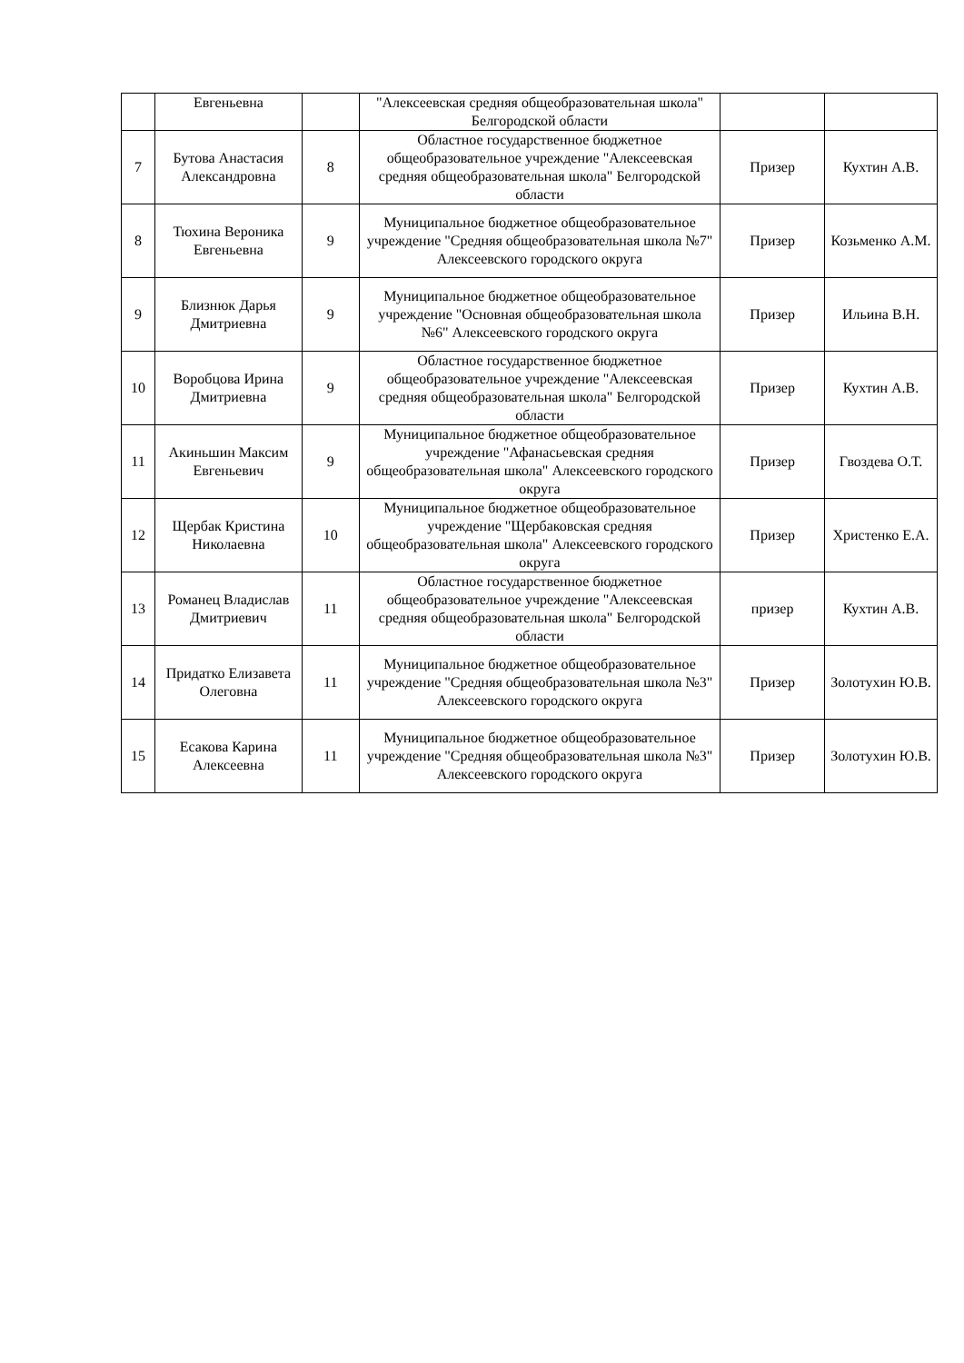| | Евгеньевна | | "Алексеевская средняя общеобразовательная школа" Белгородской области | | |
| 7 | Бутова Анастасия Александровна | 8 | Областное государственное бюджетное общеобразовательное учреждение "Алексеевская средняя общеобразовательная школа" Белгородской области | Призер | Кухтин А.В. |
| 8 | Тюхина Вероника Евгеньевна | 9 | Муниципальное бюджетное общеобразовательное учреждение "Средняя общеобразовательная школа №7" Алексеевского городского округа | Призер | Козьменко А.М. |
| 9 | Близнюк Дарья Дмитриевна | 9 | Муниципальное бюджетное общеобразовательное учреждение "Основная общеобразовательная школа №6" Алексеевского городского округа | Призер | Ильина В.Н. |
| 10 | Воробцова Ирина Дмитриевна | 9 | Областное государственное бюджетное общеобразовательное учреждение "Алексеевская средняя общеобразовательная школа" Белгородской области | Призер | Кухтин А.В. |
| 11 | Акиньшин Максим Евгеньевич | 9 | Муниципальное бюджетное общеобразовательное учреждение "Афанасьевская средняя общеобразовательная школа" Алексеевского городского округа | Призер | Гвоздева О.Т. |
| 12 | Щербак Кристина Николаевна | 10 | Муниципальное бюджетное общеобразовательное учреждение "Щербаковская средняя общеобразовательная школа" Алексеевского городского округа | Призер | Христенко Е.А. |
| 13 | Романец Владислав Дмитриевич | 11 | Областное государственное бюджетное общеобразовательное учреждение "Алексеевская средняя общеобразовательная школа" Белгородской области | призер | Кухтин А.В. |
| 14 | Придатко Елизавета Олеговна | 11 | Муниципальное бюджетное общеобразовательное учреждение "Средняя общеобразовательная школа №3" Алексеевского городского округа | Призер | Золотухин Ю.В. |
| 15 | Есакова Карина Алексеевна | 11 | Муниципальное бюджетное общеобразовательное учреждение "Средняя общеобразовательная школа №3" Алексеевского городского округа | Призер | Золотухин Ю.В. |